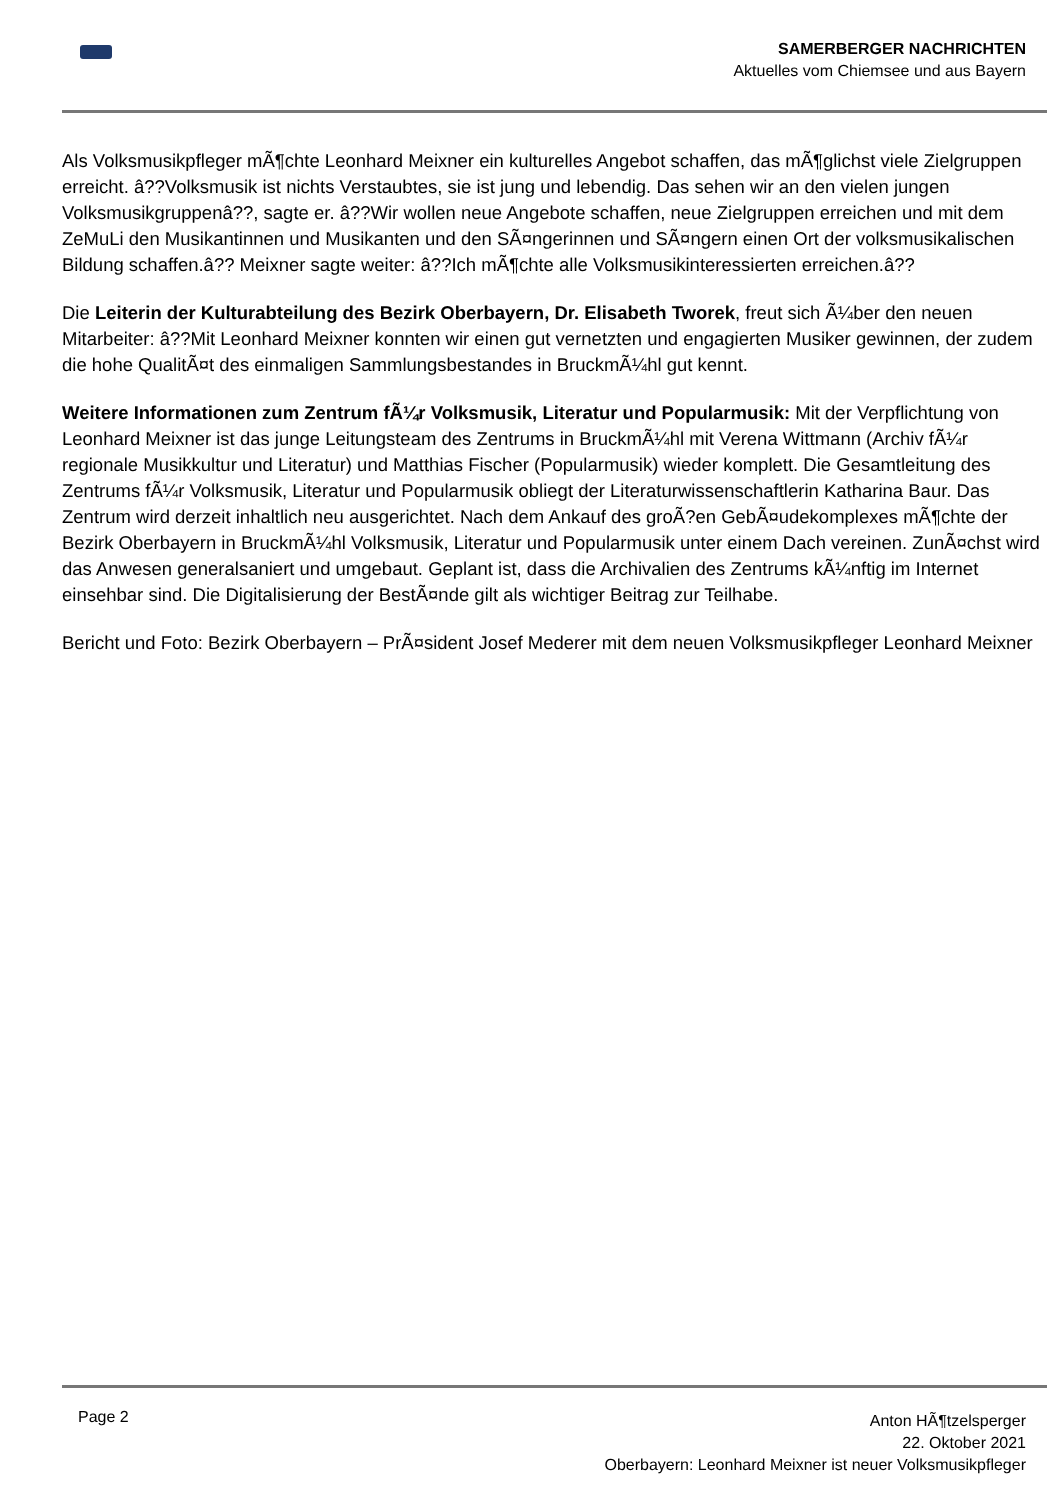SAMERBERGER NACHRICHTEN
Aktuelles vom Chiemsee und aus Bayern
Als Volksmusikpfleger mÃ¶chte Leonhard Meixner ein kulturelles Angebot schaffen, das mÃ¶glichst viele Zielgruppen erreicht. â??Volksmusik ist nichts Verstaubtes, sie ist jung und lebendig. Das sehen wir an den vielen jungen Volksmusikgruppenâ??, sagte er. â??Wir wollen neue Angebote schaffen, neue Zielgruppen erreichen und mit dem ZeMuLi den Musikantinnen und Musikanten und den SÃ¤ngerinnen und SÃ¤ngern einen Ort der volksmusikalischen Bildung schaffen.â?? Meixner sagte weiter: â??Ich mÃ¶chte alle Volksmusikinteressierten erreichen.â??
Die Leiterin der Kulturabteilung des Bezirk Oberbayern, Dr. Elisabeth Tworek, freut sich Ã¼ber den neuen Mitarbeiter: â??Mit Leonhard Meixner konnten wir einen gut vernetzten und engagierten Musiker gewinnen, der zudem die hohe QualitÃ¤t des einmaligen Sammlungsbestandes in BruckmÃ¼hl gut kennt.
Weitere Informationen zum Zentrum fÃ¼r Volksmusik, Literatur und Popularmusik: Mit der Verpflichtung von Leonhard Meixner ist das junge Leitungsteam des Zentrums in BruckmÃ¼hl mit Verena Wittmann (Archiv fÃ¼r regionale Musikkultur und Literatur) und Matthias Fischer (Popularmusik) wieder komplett. Die Gesamtleitung des Zentrums fÃ¼r Volksmusik, Literatur und Popularmusik obliegt der Literaturwissenschaftlerin Katharina Baur. Das Zentrum wird derzeit inhaltlich neu ausgerichtet. Nach dem Ankauf des groÃ?en GebÃ¤udekomplexes mÃ¶chte der Bezirk Oberbayern in BruckmÃ¼hl Volksmusik, Literatur und Popularmusik unter einem Dach vereinen. ZunÃ¤chst wird das Anwesen generalsaniert und umgebaut. Geplant ist, dass die Archivalien des Zentrums kÃ¼nftig im Internet einsehbar sind. Die Digitalisierung der BestÃ¤nde gilt als wichtiger Beitrag zur Teilhabe.
Bericht und Foto: Bezirk Oberbayern – PrÃ¤sident Josef Mederer mit dem neuen Volksmusikpfleger Leonhard Meixner
Page 2
Anton HÃ¶tzelsperger
22. Oktober 2021
Oberbayern: Leonhard Meixner ist neuer Volksmusikpfleger